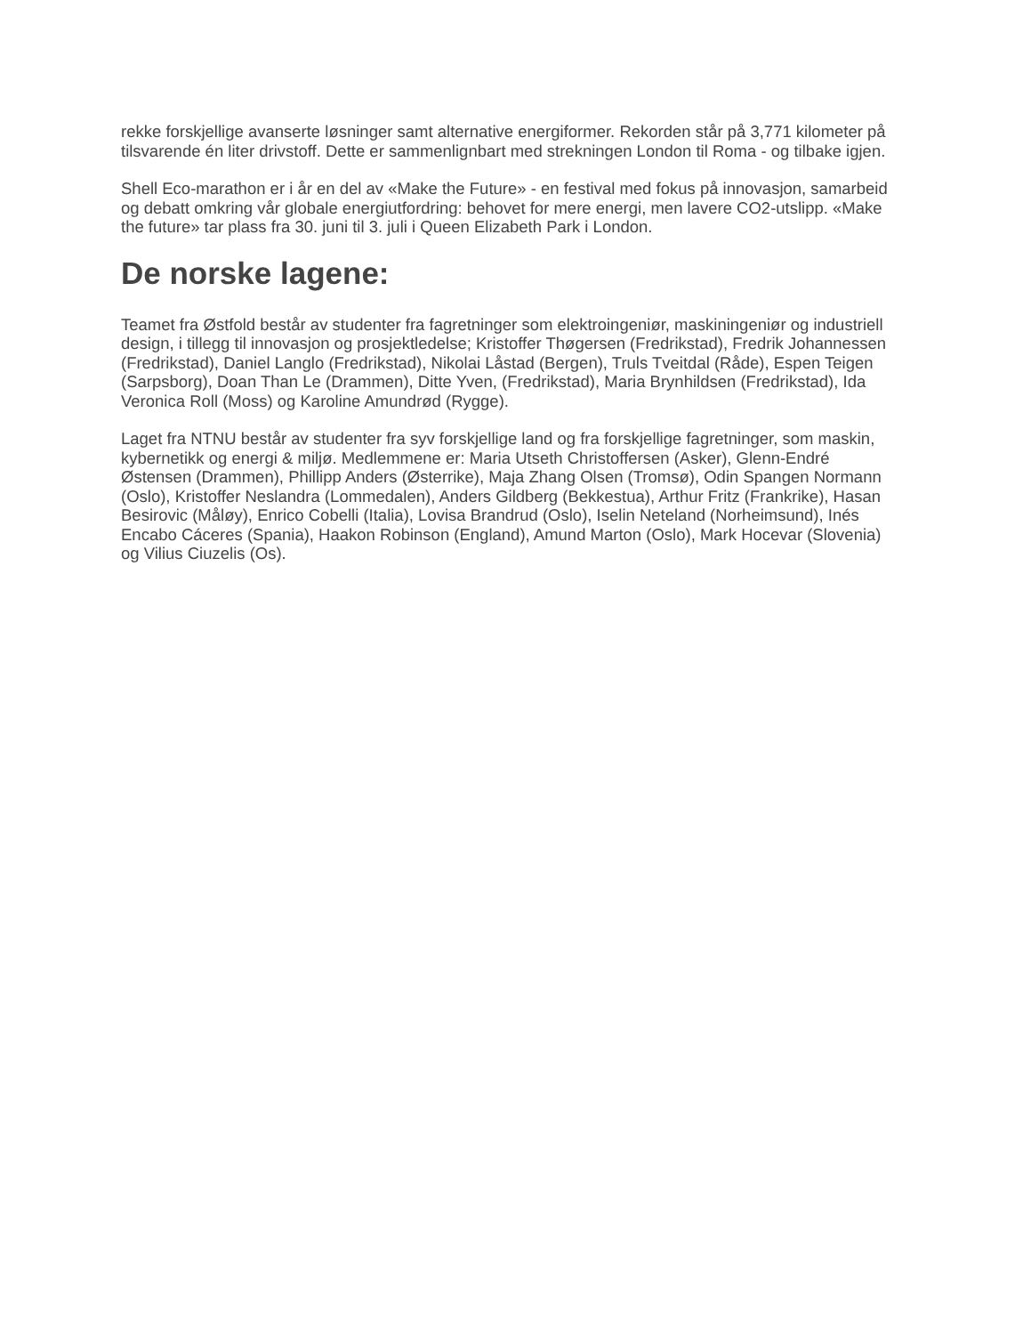rekke forskjellige avanserte løsninger samt alternative energiformer. Rekorden står på 3,771 kilometer på tilsvarende én liter drivstoff. Dette er sammenlignbart med strekningen London til Roma - og tilbake igjen.
Shell Eco-marathon er i år en del av «Make the Future» - en festival med fokus på innovasjon, samarbeid og debatt omkring vår globale energiutfordring: behovet for mere energi, men lavere CO2-utslipp. «Make the future» tar plass fra 30. juni til 3. juli i Queen Elizabeth Park i London.
De norske lagene:
Teamet fra Østfold består av studenter fra fagretninger som elektroingeniør, maskiningeniør og industriell design, i tillegg til innovasjon og prosjektledelse; Kristoffer Thøgersen (Fredrikstad), Fredrik Johannessen (Fredrikstad), Daniel Langlo (Fredrikstad), Nikolai Låstad (Bergen), Truls Tveitdal (Råde), Espen Teigen (Sarpsborg), Doan Than Le (Drammen), Ditte Yven, (Fredrikstad), Maria Brynhildsen (Fredrikstad), Ida Veronica Roll (Moss) og Karoline Amundrød (Rygge).
Laget fra NTNU består av studenter fra syv forskjellige land og fra forskjellige fagretninger, som maskin, kybernetikk og energi & miljø. Medlemmene er: Maria Utseth Christoffersen (Asker), Glenn-Endré Østensen (Drammen), Phillipp Anders (Østerrike), Maja Zhang Olsen (Tromsø), Odin Spangen Normann (Oslo), Kristoffer Neslandra (Lommedalen), Anders Gildberg (Bekkestua), Arthur Fritz (Frankrike), Hasan Besirovic (Måløy), Enrico Cobelli (Italia), Lovisa Brandrud (Oslo), Iselin Neteland (Norheimsund), Inés Encabo Cáceres (Spania), Haakon Robinson (England), Amund Marton (Oslo), Mark Hocevar (Slovenia) og Vilius Ciuzelis (Os).